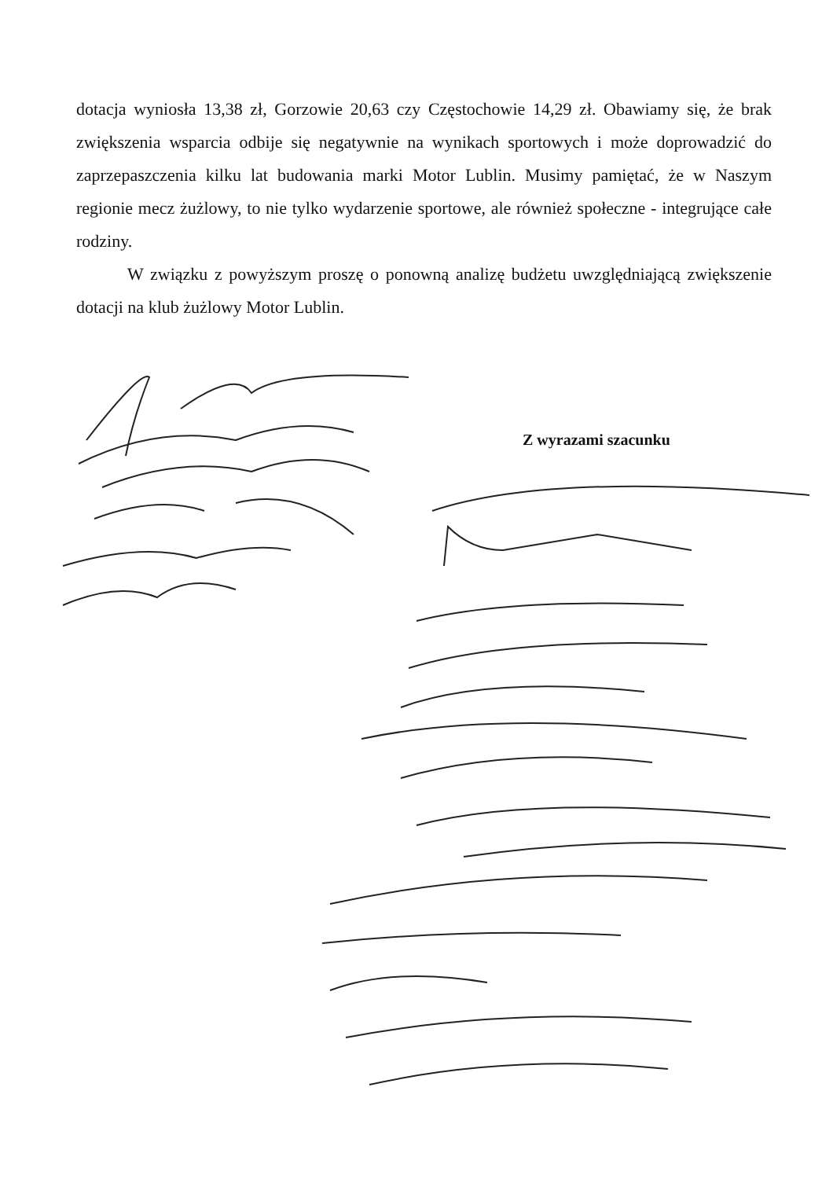dotacja wyniosła 13,38 zł, Gorzowie 20,63 czy Częstochowie 14,29 zł. Obawiamy się, że brak zwiększenia wsparcia odbije się negatywnie na wynikach sportowych i może doprowadzić do zaprzepaszczenia kilku lat budowania marki Motor Lublin. Musimy pamiętać, że w Naszym regionie mecz żużlowy, to nie tylko wydarzenie sportowe, ale również społeczne - integrujące całe rodziny.
W związku z powyższym proszę o ponowną analizę budżetu uwzględniającą zwiększenie dotacji na klub żużlowy Motor Lublin.
Z wyrazami szacunku